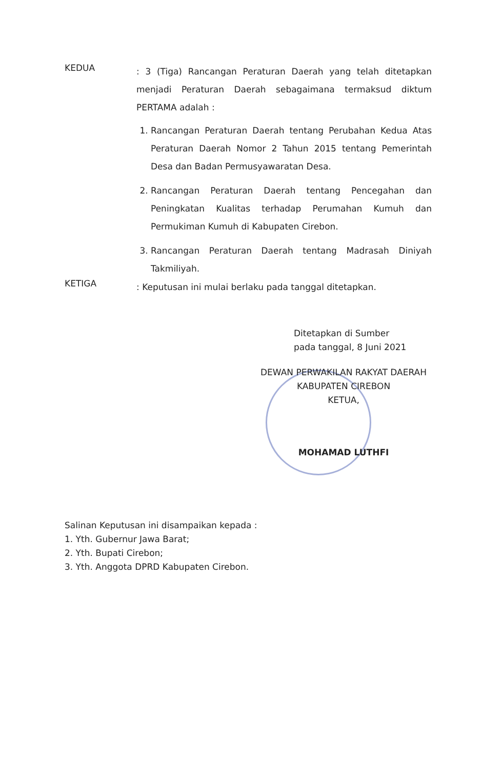KEDUA
: 3 (Tiga) Rancangan Peraturan Daerah yang telah ditetapkan menjadi Peraturan Daerah sebagaimana termaksud diktum PERTAMA adalah :
1. Rancangan Peraturan Daerah tentang Perubahan Kedua Atas Peraturan Daerah Nomor 2 Tahun 2015 tentang Pemerintah Desa dan Badan Permusyawaratan Desa.
2. Rancangan Peraturan Daerah tentang Pencegahan dan Peningkatan Kualitas terhadap Perumahan Kumuh dan Permukiman Kumuh di Kabupaten Cirebon.
3. Rancangan Peraturan Daerah tentang Madrasah Diniyah Takmiliyah.
KETIGA
: Keputusan ini mulai berlaku pada tanggal ditetapkan.
Ditetapkan di Sumber
pada tanggal, 8 Juni 2021
DEWAN PERWAKILAN RAKYAT DAERAH
KABUPATEN CIREBON
KETUA,
MOHAMAD LUTHFI
Salinan Keputusan ini disampaikan kepada :
1. Yth. Gubernur Jawa Barat;
2. Yth. Bupati Cirebon;
3. Yth. Anggota DPRD Kabupaten Cirebon.